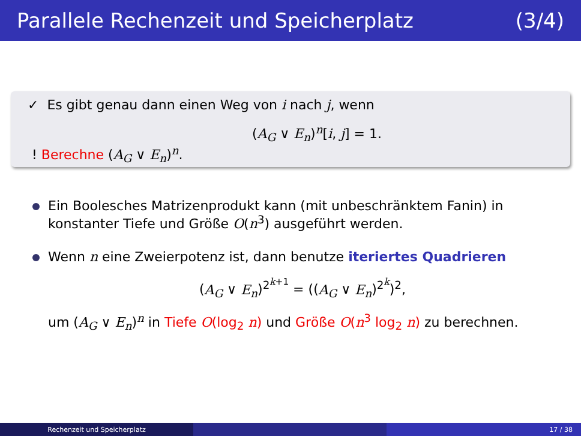Parallele Rechenzeit und Speicherplatz (3/4)
✓ Es gibt genau dann einen Weg von i nach j, wenn
(A<sub>G</sub> ∨ E<sub>n</sub>)<sup>n</sup>[i, j] = 1.
! Berechne (A<sub>G</sub> ∨ E<sub>n</sub>)<sup>n</sup>.
Ein Boolesches Matrizenprodukt kann (mit unbeschränktem Fanin) in konstanter Tiefe und Größe O(n<sup>3</sup>) ausgeführt werden.
Wenn n eine Zweierpotenz ist, dann benutze iteriertes Quadrieren
(A<sub>G</sub> ∨ E<sub>n</sub>)<sup>2<sup>k+1</sup></sup> = ((A<sub>G</sub> ∨ E<sub>n</sub>)<sup>2<sup>k</sup></sup>)<sup>2</sup>,
um (A<sub>G</sub> ∨ E<sub>n</sub>)<sup>n</sup> in Tiefe O(log<sub>2</sub> n) und Größe O(n<sup>3</sup> log<sub>2</sub> n) zu berechnen.
Rechenzeit und Speicherplatz 17 / 38